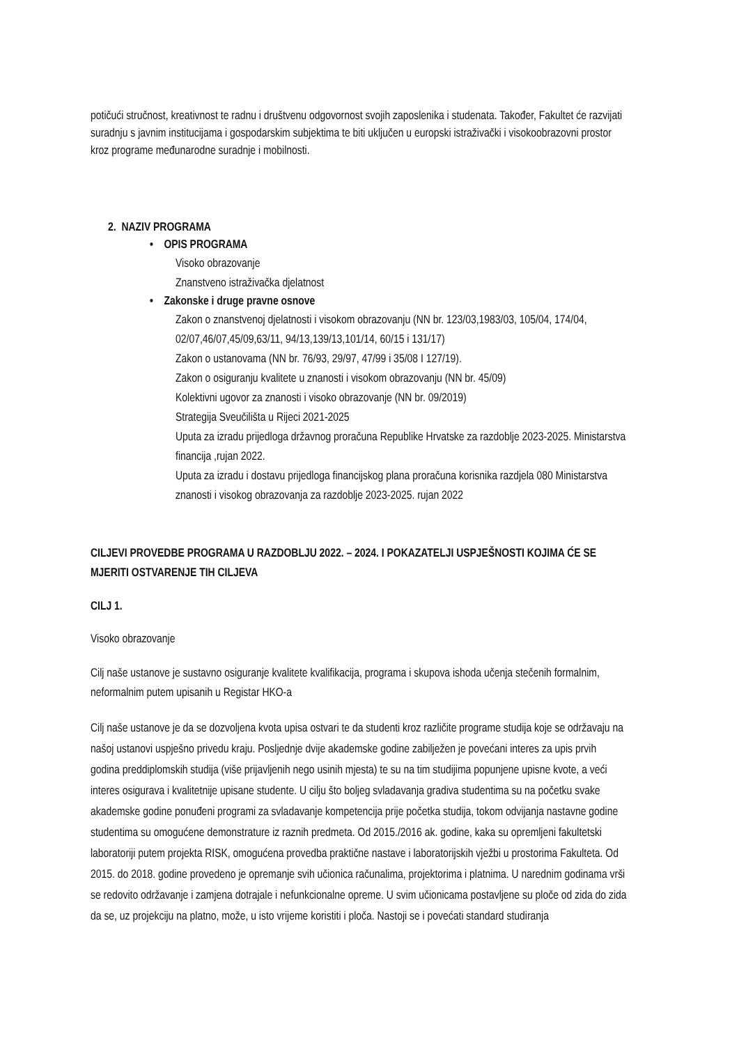potičući stručnost, kreativnost te radnu i društvenu odgovornost svojih zaposlenika i studenata. Također, Fakultet će razvijati suradnju s javnim institucijama i gospodarskim subjektima te biti uključen u europski istraživački i visokoobrazovni prostor kroz programe međunarodne suradnje i mobilnosti.
2. NAZIV PROGRAMA
• OPIS PROGRAMA
Visoko obrazovanje
Znanstveno istraživačka djelatnost
• Zakonske i druge pravne osnove
Zakon o znanstvenoj djelatnosti i visokom obrazovanju (NN br. 123/03,1983/03, 105/04, 174/04, 02/07,46/07,45/09,63/11, 94/13,139/13,101/14, 60/15 i 131/17)
Zakon o ustanovama (NN br. 76/93, 29/97, 47/99 i 35/08 I 127/19).
Zakon o osiguranju kvalitete u znanosti i visokom obrazovanju (NN br. 45/09)
Kolektivni ugovor za znanosti i visoko obrazovanje (NN br. 09/2019)
Strategija Sveučilišta u Rijeci 2021-2025
Uputa za izradu prijedloga državnog proračuna Republike Hrvatske za razdoblje 2023-2025. Ministarstva financija ,rujan 2022.
Uputa za izradu i dostavu prijedloga financijskog plana proračuna korisnika razdjela 080 Ministarstva znanosti i visokog obrazovanja za razdoblje 2023-2025. rujan 2022
CILJEVI PROVEDBE PROGRAMA U RAZDOBLJU 2022. – 2024. I POKAZATELJI USPJEŠNOSTI KOJIMA ĆE SE MJERITI OSTVARENJE TIH CILJEVA
CILJ 1.
Visoko obrazovanje
Cilj naše ustanove je sustavno osiguranje kvalitete kvalifikacija, programa i skupova ishoda učenja stečenih formalnim, neformalnim putem upisanih u Registar HKO-a
Cilj naše ustanove je da se dozvoljena kvota upisa ostvari te da studenti kroz različite programe studija koje se održavaju na našoj ustanovi uspješno privedu kraju. Posljednje dvije akademske godine zabilježen je povećani interes za upis prvih godina preddiplomskih studija (više prijavljenih nego usinih mjesta) te su na tim studijima popunjene upisne kvote, a veći interes osigurava i kvalitetnije upisane studente. U cilju što boljeg svladavanja gradiva studentima su na početku svake akademske godine ponuđeni programi za svladavanje kompetencija prije početka studija, tokom odvijanja nastavne godine studentima su omogućene demonstrature iz raznih predmeta. Od 2015./2016 ak. godine, kaka su opremljeni fakultetski laboratoriji putem projekta RISK, omogućena provedba praktične nastave i laboratorijskih vježbi u prostorima Fakulteta. Od 2015. do 2018. godine provedeno je opremanje svih učionica računalima, projektorima i platnima. U narednim godinama vrši se redovito održavanje i zamjena dotrajale i nefunkcionalne opreme. U svim učionicama postavljene su ploče od zida do zida da se, uz projekciju na platno, može, u isto vrijeme koristiti i ploča. Nastoji se i povećati standard studiranja